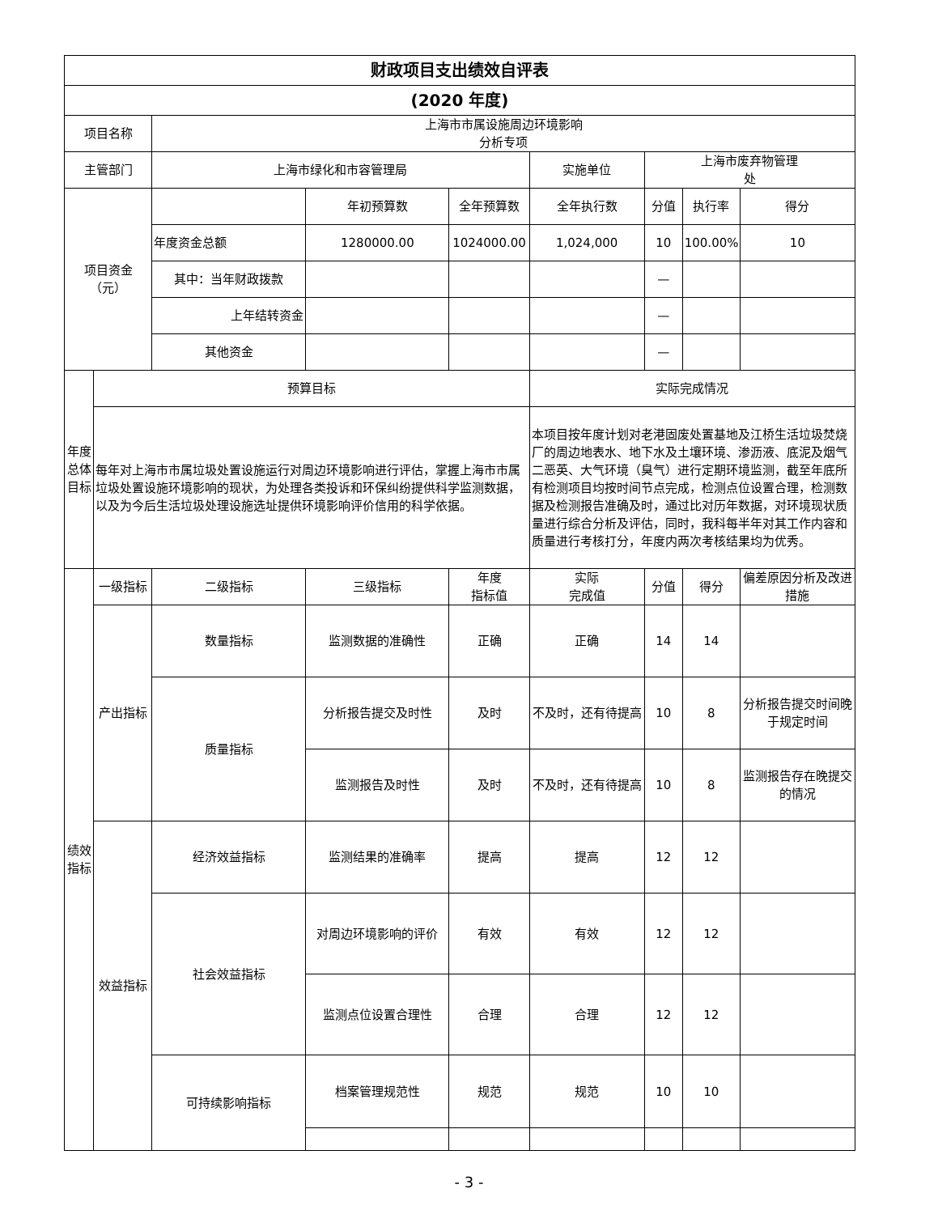| 财政项目支出绩效自评表 | | | | | | | | |
| (2020 年度) | | | | | | | | |
| 项目名称 | | 上海市市属设施周边环境影响 分析专项 | | | | | | |
| 主管部门 | | 上海市绿化和市容管理局 | | | 实施单位 | 上海市废弃物管理 处 | | |
| 项目资金 （元） | | | 年初预算数 | 全年预算数 | 全年执行数 | 分值 | 执行率 | 得分 |
| | | 年度资金总额 | 1280000.00 | 1024000.00 | 1,024,000 | 10 | 100.00% | 10 |
| | | 其中：当年财政拨款 | | | | — | | |
| | | 上年结转资金 | | | | — | | |
| | | 其他资金 | | | | — | | |
| 年度总体目标 | 预算目标 | | | | 实际完成情况 | | | |
| | 每年对上海市市属垃圾处置设施运行对周边环境影响进行评估，掌握上海市市属垃圾处置设施环境影响的现状，为处理各类投诉和环保纠纷提供科学监测数据，以及为今后生活垃圾处理设施选址提供环境影响评价信用的科学依据。 | | | | 本项目按年度计划对老港固废处置基地及江桥生活垃圾焚烧厂的周边地表水、地下水及土壤环境、渗沥液、底泥及烟气二恶英、大气环境（臭气）进行定期环境监测，截至年底所有检测项目均按时间节点完成，检测点位设置合理，检测数据及检测报告准确及时，通过比对历年数据，对环境现状质量进行综合分析及评估，同时，我科每半年对其工作内容和质量进行考核打分，年度内两次考核结果均为优秀。 | | | |
| 绩效指标 | 一级指标 | 二级指标 | 三级指标 | 年度 指标值 | 实际 完成值 | 分值 | 得分 | 偏差原因分析及改进措施 |
| | 产出指标 | 数量指标 | 监测数据的准确性 | 正确 | 正确 | 14 | 14 | |
| | | 质量指标 | 分析报告提交及时性 | 及时 | 不及时，还有待提高 | 10 | 8 | 分析报告提交时间晚于规定时间 |
| | | | 监测报告及时性 | 及时 | 不及时，还有待提高 | 10 | 8 | 监测报告存在晚提交的情况 |
| | 效益指标 | 经济效益指标 | 监测结果的准确率 | 提高 | 提高 | 12 | 12 | |
| | | 社会效益指标 | 对周边环境影响的评价 | 有效 | 有效 | 12 | 12 | |
| | | | 监测点位设置合理性 | 合理 | 合理 | 12 | 12 | |
| | | 可持续影响指标 | 档案管理规范性 | 规范 | 规范 | 10 | 10 | |
- 3 -